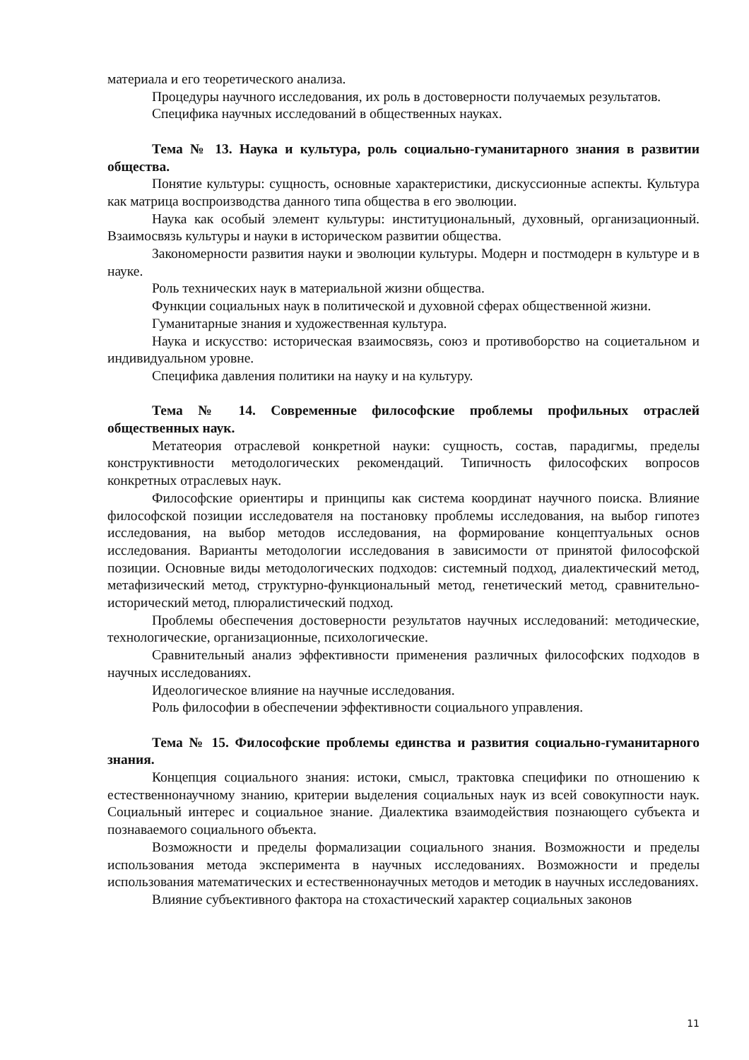материала и его теоретического анализа.
Процедуры научного исследования, их роль в достоверности получаемых результатов.
Специфика научных исследований в общественных науках.
Тема № 13. Наука и культура, роль социально-гуманитарного знания в развитии общества.
Понятие культуры: сущность, основные характеристики, дискуссионные аспекты. Культура как матрица воспроизводства данного типа общества в его эволюции.
Наука как особый элемент культуры: институциональный, духовный, организационный. Взаимосвязь культуры и науки в историческом развитии общества.
Закономерности развития науки и эволюции культуры. Модерн и постмодерн в культуре и в науке.
Роль технических наук в материальной жизни общества.
Функции социальных наук в политической и духовной сферах общественной жизни.
Гуманитарные знания и художественная культура.
Наука и искусство: историческая взаимосвязь, союз и противоборство на социетальном и индивидуальном уровне.
Специфика давления политики на науку и на культуру.
Тема № 14. Современные философские проблемы профильных отраслей общественных наук.
Метатеория отраслевой конкретной науки: сущность, состав, парадигмы, пределы конструктивности методологических рекомендаций. Типичность философских вопросов конкретных отраслевых наук.
Философские ориентиры и принципы как система координат научного поиска. Влияние философской позиции исследователя на постановку проблемы исследования, на выбор гипотез исследования, на выбор методов исследования, на формирование концептуальных основ исследования. Варианты методологии исследования в зависимости от принятой философской позиции. Основные виды методологических подходов: системный подход, диалектический метод, метафизический метод, структурно-функциональный метод, генетический метод, сравнительно-исторический метод, плюралистический подход.
Проблемы обеспечения достоверности результатов научных исследований: методические, технологические, организационные, психологические.
Сравнительный анализ эффективности применения различных философских подходов в научных исследованиях.
Идеологическое влияние на научные исследования.
Роль философии в обеспечении эффективности социального управления.
Тема № 15. Философские проблемы единства и развития социально-гуманитарного знания.
Концепция социального знания: истоки, смысл, трактовка специфики по отношению к естественнонаучному знанию, критерии выделения социальных наук из всей совокупности наук. Социальный интерес и социальное знание. Диалектика взаимодействия познающего субъекта и познаваемого социального объекта.
Возможности и пределы формализации социального знания. Возможности и пределы использования метода эксперимента в научных исследованиях. Возможности и пределы использования математических и естественнонаучных методов и методик в научных исследованиях.
Влияние субъективного фактора на стохастический характер социальных законов
11